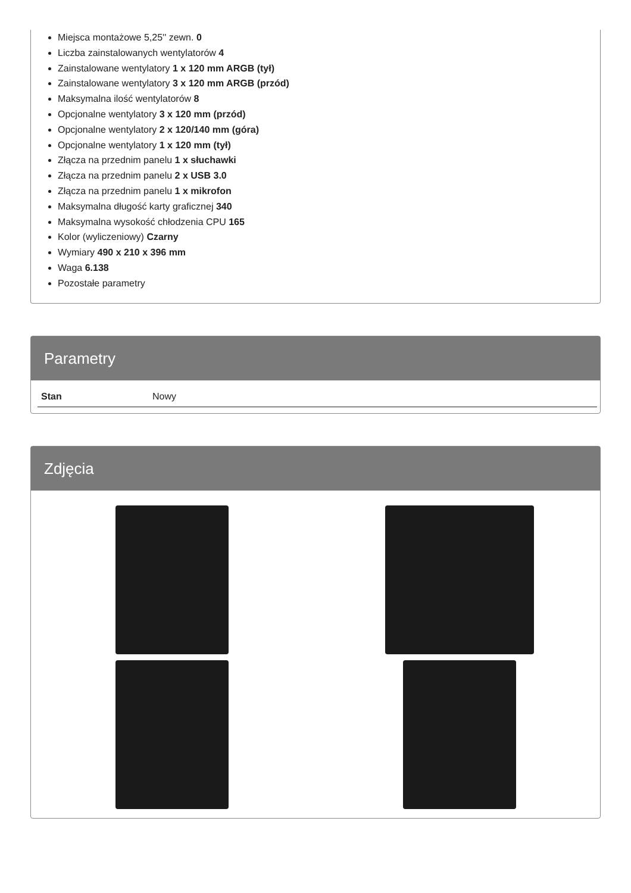Miejsca montażowe 5,25'' zewn. 0
Liczba zainstalowanych wentylatorów 4
Zainstalowane wentylatory 1 x 120 mm ARGB (tył)
Zainstalowane wentylatory 3 x 120 mm ARGB (przód)
Maksymalna ilość wentylatorów 8
Opcjonalne wentylatory 3 x 120 mm (przód)
Opcjonalne wentylatory 2 x 120/140 mm (góra)
Opcjonalne wentylatory 1 x 120 mm (tył)
Złącza na przednim panelu 1 x słuchawki
Złącza na przednim panelu 2 x USB 3.0
Złącza na przednim panelu 1 x mikrofon
Maksymalna długość karty graficznej 340
Maksymalna wysokość chłodzenia CPU 165
Kolor (wyliczeniowy) Czarny
Wymiary 490 x 210 x 396 mm
Waga 6.138
Pozostałe parametry
Parametry
| Stan | Nowy |
Zdjęcia